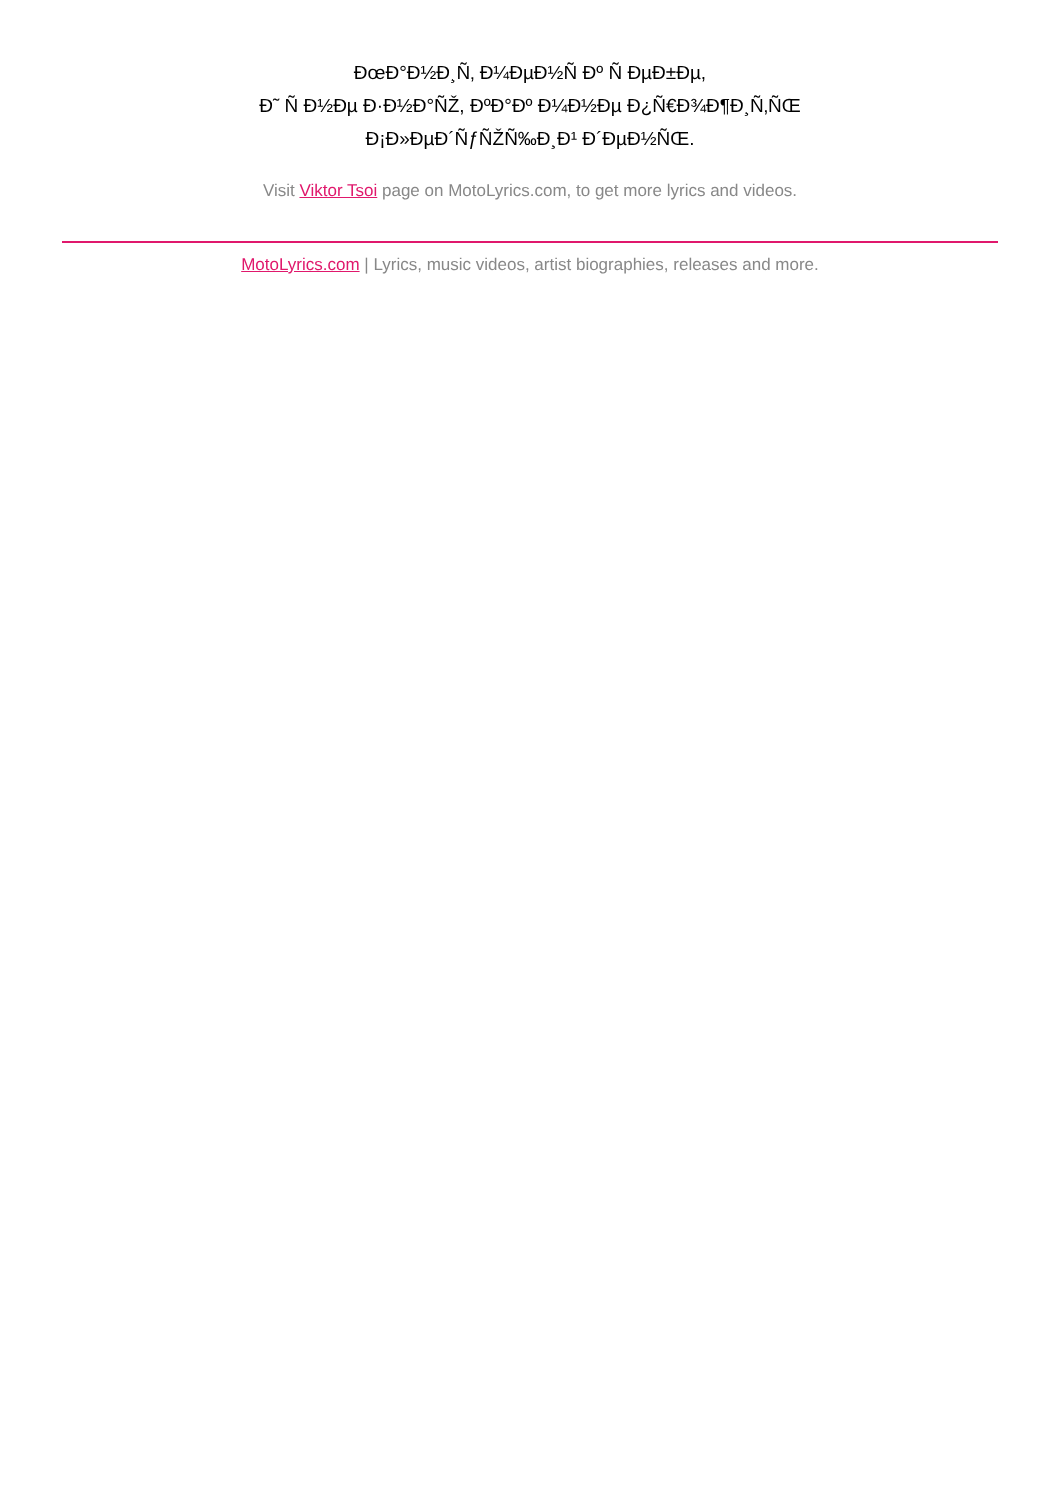ÐœÐ°Ð½Ð¸Ñ‚ Ð¼ÐµÐ½Ñ Ðº Ñ ÐµÐ±Ðµ,
Ð˜ Ñ Ð½Ðµ Ð·Ð½Ð°ÑŽ, ÐºÐ°Ðº Ð¼Ð½Ðµ Ð¿Ñ€Ð¾Ð¶Ð¸Ñ‚ÑŒ
Ð¡Ð»ÐµÐ´ÑƒÑŽÑ‰Ð¸Ð¹ Ð´ÐµÐ½ÑŒ.
Visit Viktor Tsoi page on MotoLyrics.com, to get more lyrics and videos.
MotoLyrics.com | Lyrics, music videos, artist biographies, releases and more.